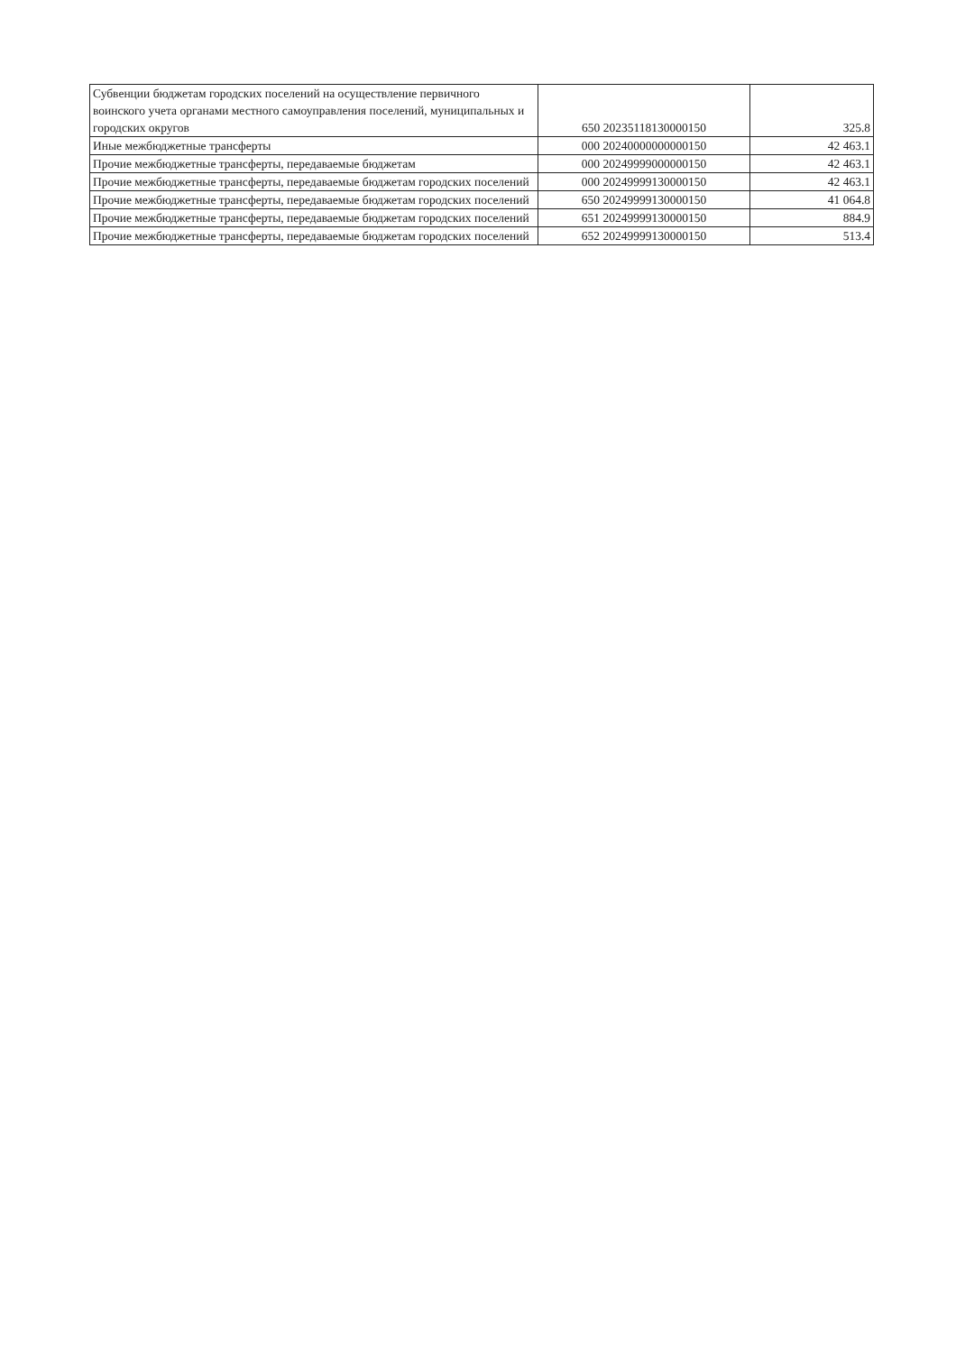| Субвенции бюджетам городских поселений на осуществление первичного воинского учета органами местного самоуправления поселений, муниципальных и городских округов | 650 20235118130000150 | 325.8 |
| Иные межбюджетные трансферты | 000 20240000000000150 | 42 463.1 |
| Прочие межбюджетные трансферты, передаваемые бюджетам | 000 20249999000000150 | 42 463.1 |
| Прочие межбюджетные трансферты, передаваемые бюджетам городских поселений | 000 20249999130000150 | 42 463.1 |
| Прочие межбюджетные трансферты, передаваемые бюджетам городских поселений | 650 20249999130000150 | 41 064.8 |
| Прочие межбюджетные трансферты, передаваемые бюджетам городских поселений | 651 20249999130000150 | 884.9 |
| Прочие межбюджетные трансферты, передаваемые бюджетам городских поселений | 652 20249999130000150 | 513.4 |